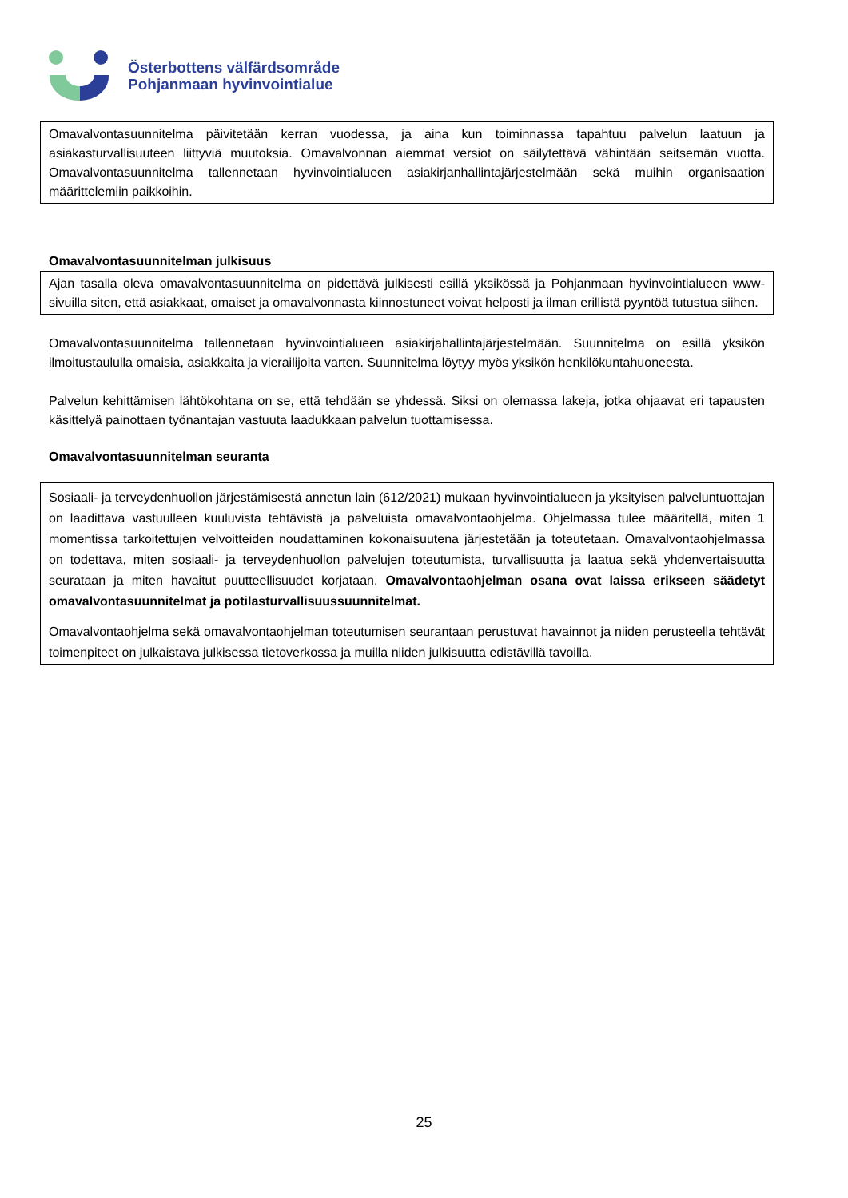Österbottens välfärdsområde
Pohjanmaan hyvinvointialue
Omavalvontasuunnitelma päivitetään kerran vuodessa, ja aina kun toiminnassa tapahtuu palvelun laatuun ja asiakasturvallisuuteen liittyviä muutoksia. Omavalvonnan aiemmat versiot on säilytettävä vähintään seitsemän vuotta. Omavalvontasuunnitelma tallennetaan hyvinvointialueen asiakirjanhallintajärjestelmään sekä muihin organisaation määrittelemiin paikkoihin.
Omavalvontasuunnitelman julkisuus
Ajan tasalla oleva omavalvontasuunnitelma on pidettävä julkisesti esillä yksikössä ja Pohjanmaan hyvinvointialueen www-sivuilla siten, että asiakkaat, omaiset ja omavalvonnasta kiinnostuneet voivat helposti ja ilman erillistä pyyntöä tutustua siihen.
Omavalvontasuunnitelma tallennetaan hyvinvointialueen asiakirjahallintajärjestelmään. Suunnitelma on esillä yksikön ilmoitustaululla omaisia, asiakkaita ja vierailijoita varten. Suunnitelma löytyy myös yksikön henkilökuntahuoneesta.
Palvelun kehittämisen lähtökohtana on se, että tehdään se yhdessä. Siksi on olemassa lakeja, jotka ohjaavat eri tapausten käsittelyä painottaen työnantajan vastuuta laadukkaan palvelun tuottamisessa.
Omavalvontasuunnitelman seuranta
Sosiaali- ja terveydenhuollon järjestämisestä annetun lain (612/2021) mukaan hyvinvointialueen ja yksityisen palveluntuottajan on laadittava vastuulleen kuuluvista tehtävistä ja palveluista omavalvontaohjelma. Ohjelmassa tulee määritellä, miten 1 momentissa tarkoitettujen velvoitteiden noudattaminen kokonaisuutena järjestetään ja toteutetaan. Omavalvontaohjelmassa on todettava, miten sosiaali- ja terveydenhuollon palvelujen toteutumista, turvallisuutta ja laatua sekä yhdenvertaisuutta seurataan ja miten havaitut puutteellisuudet korjataan. Omavalvontaohjelman osana ovat laissa erikseen säädetyt omavalvontasuunnitelmat ja potilasturvallisuussuunnitelmat.
Omavalvontaohjelma sekä omavalvontaohjelman toteutumisen seurantaan perustuvat havainnot ja niiden perusteella tehtävät toimenpiteet on julkaistava julkisessa tietoverkossa ja muilla niiden julkisuutta edistävillä tavoilla.
25